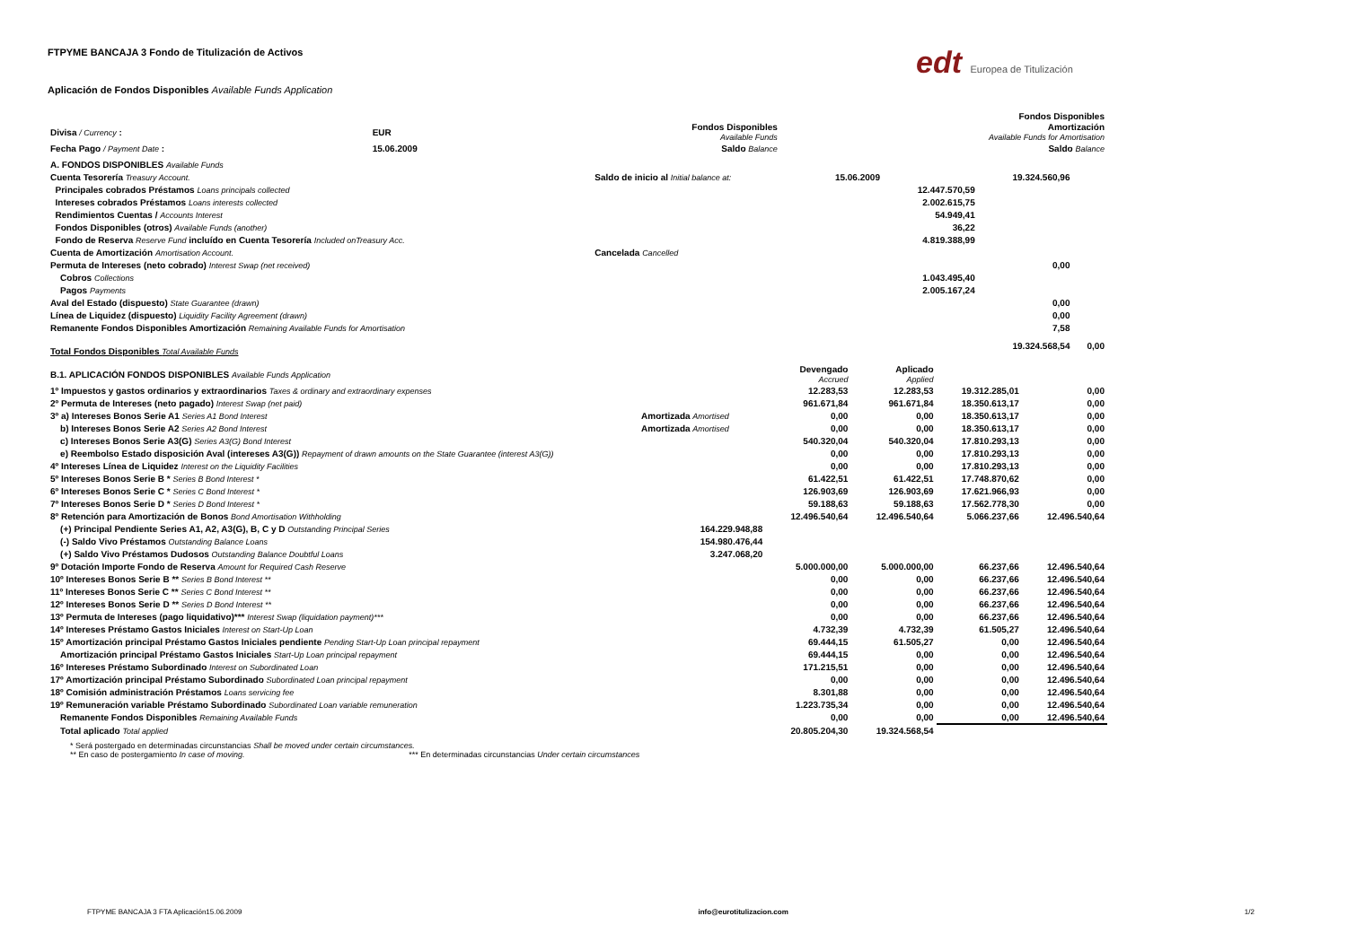edt Europea de Titulización
FTPYME BANCAJA 3 Fondo de Titulización de Activos
Aplicación de Fondos Disponibles Available Funds Application
| | | | | | Fondos Disponibles |
| Divisa / Currency : | EUR | | | Fondos Disponibles Available Funds | Amortización Available Funds for Amortisation |
| Fecha Pago / Payment Date : | 15.06.2009 | | | Saldo Balance | Saldo Balance |
| A. FONDOS DISPONIBLES Available Funds | | | | | |
| Cuenta Tesorería Treasury Account. | Saldo de inicio al Initial balance at: | 15.06.2009 | | 19.324.560,96 | |
| Principales cobrados Préstamos Loans principals collected | | | 12.447.570,59 | | |
| Intereses cobrados Préstamos Loans interests collected | | | 2.002.615,75 | | |
| Rendimientos Cuentas / Accounts Interest | | | 54.949,41 | | |
| Fondos Disponibles (otros) Available Funds (another) | | | 36,22 | | |
| Fondo de Reserva Reserve Fund incluído en Cuenta Tesorería Included onTreasury Acc. | | | 4.819.388,99 | | |
| Cuenta de Amortización Amortisation Account. | Cancelada Cancelled | | | | |
| Permuta de Intereses (neto cobrado) Interest Swap (net received) | | | | 0,00 | |
| Cobros Collections | | | 1.043.495,40 | | |
| Pagos Payments | | | 2.005.167,24 | | |
| Aval del Estado (dispuesto) State Guarantee (drawn) | | | | 0,00 | |
| Línea de Liquidez (dispuesto) Liquidity Facility Agreement (drawn) | | | | 0,00 | |
| Remanente Fondos Disponibles Amortización Remaining Available Funds for Amortisation | | | | 7,58 | |
| Total Fondos Disponibles Total Available Funds | | | | 19.324.568,54 | 0,00 |
| B.1. APLICACIÓN FONDOS DISPONIBLES Available Funds Application | | Devengado Accrued | Aplicado Applied | | |
| 1º Impuestos y gastos ordinarios y extraordinarios Taxes & ordinary and extraordinary expenses | | 12.283,53 | 12.283,53 | 19.312.285,01 | 0,00 |
| 2º Permuta de Intereses (neto pagado) Interest Swap (net paid) | | 961.671,84 | 961.671,84 | 18.350.613,17 | 0,00 |
| 3º a) Intereses Bonos Serie A1 Series A1 Bond Interest | Amortizada Amortised | 0,00 | 0,00 | 18.350.613,17 | 0,00 |
| b) Intereses Bonos Serie A2 Series A2 Bond Interest | Amortizada Amortised | 0,00 | 0,00 | 18.350.613,17 | 0,00 |
| c) Intereses Bonos Serie A3(G) Series A3(G) Bond Interest | | 540.320,04 | 540.320,04 | 17.810.293,13 | 0,00 |
| e) Reembolso Estado disposición Aval (intereses A3(G)) Repayment of drawn amounts on the State Guarantee (interest A3(G)) | | 0,00 | 0,00 | 17.810.293,13 | 0,00 |
| 4º Intereses Línea de Liquidez Interest on the Liquidity Facilities | | 0,00 | 0,00 | 17.810.293,13 | 0,00 |
| 5º Intereses Bonos Serie B * Series B Bond Interest * | | 61.422,51 | 61.422,51 | 17.748.870,62 | 0,00 |
| 6º Intereses Bonos Serie C * Series C Bond Interest * | | 126.903,69 | 126.903,69 | 17.621.966,93 | 0,00 |
| 7º Intereses Bonos Serie D * Series D Bond Interest * | | 59.188,63 | 59.188,63 | 17.562.778,30 | 0,00 |
| 8º Retención para Amortización de Bonos Bond Amortisation Withholding | | 12.496.540,64 | 12.496.540,64 | 5.066.237,66 | 12.496.540,64 |
| (+) Principal Pendiente Series A1, A2, A3(G), B, C y D Outstanding Principal Series | 164.229.948,88 | | | | |
| (-) Saldo Vivo Préstamos Outstanding Balance Loans | 154.980.476,44 | | | | |
| (+) Saldo Vivo Préstamos Dudosos Outstanding Balance Doubtful Loans | 3.247.068,20 | | | | |
| 9º Dotación Importe Fondo de Reserva Amount for Required Cash Reserve | | 5.000.000,00 | 5.000.000,00 | 66.237,66 | 12.496.540,64 |
| 10º Intereses Bonos Serie B ** Series B Bond Interest ** | | 0,00 | 0,00 | 66.237,66 | 12.496.540,64 |
| 11º Intereses Bonos Serie C ** Series C Bond Interest ** | | 0,00 | 0,00 | 66.237,66 | 12.496.540,64 |
| 12º Intereses Bonos Serie D ** Series D Bond Interest ** | | 0,00 | 0,00 | 66.237,66 | 12.496.540,64 |
| 13º Permuta de Intereses (pago liquidativo)*** Interest Swap (liquidation payment)*** | | 0,00 | 0,00 | 66.237,66 | 12.496.540,64 |
| 14º Intereses Préstamo Gastos Iniciales Interest on Start-Up Loan | | 4.732,39 | 4.732,39 | 61.505,27 | 12.496.540,64 |
| 15º Amortización principal Préstamo Gastos Iniciales pendiente Pending Start-Up Loan principal repayment | | 69.444,15 | 61.505,27 | 0,00 | 12.496.540,64 |
| Amortización principal Préstamo Gastos Iniciales Start-Up Loan principal repayment | | 69.444,15 | 0,00 | 0,00 | 12.496.540,64 |
| 16º Intereses Préstamo Subordinado Interest on Subordinated Loan | | 171.215,51 | 0,00 | 0,00 | 12.496.540,64 |
| 17º Amortización principal Préstamo Subordinado Subordinated Loan principal repayment | | 0,00 | 0,00 | 0,00 | 12.496.540,64 |
| 18º Comisión administración Préstamos Loans servicing fee | | 8.301,88 | 0,00 | 0,00 | 12.496.540,64 |
| 19º Remuneración variable Préstamo Subordinado Subordinated Loan variable remuneration | | 1.223.735,34 | 0,00 | 0,00 | 12.496.540,64 |
| Remanente Fondos Disponibles Remaining Available Funds | | 0,00 | 0,00 | 0,00 | 12.496.540,64 |
| Total aplicado Total applied | | 20.805.204,30 | 19.324.568,54 | | |
* Será postergado en determinadas circunstancias Shall be moved under certain circumstances.
** En caso de postergamiento In case of moving. *** En determinadas circunstancias Under certain circumstances
FTPYME BANCAJA 3 FTA Aplicación15.06.2009 info@eurotitulizacion.com 1/2